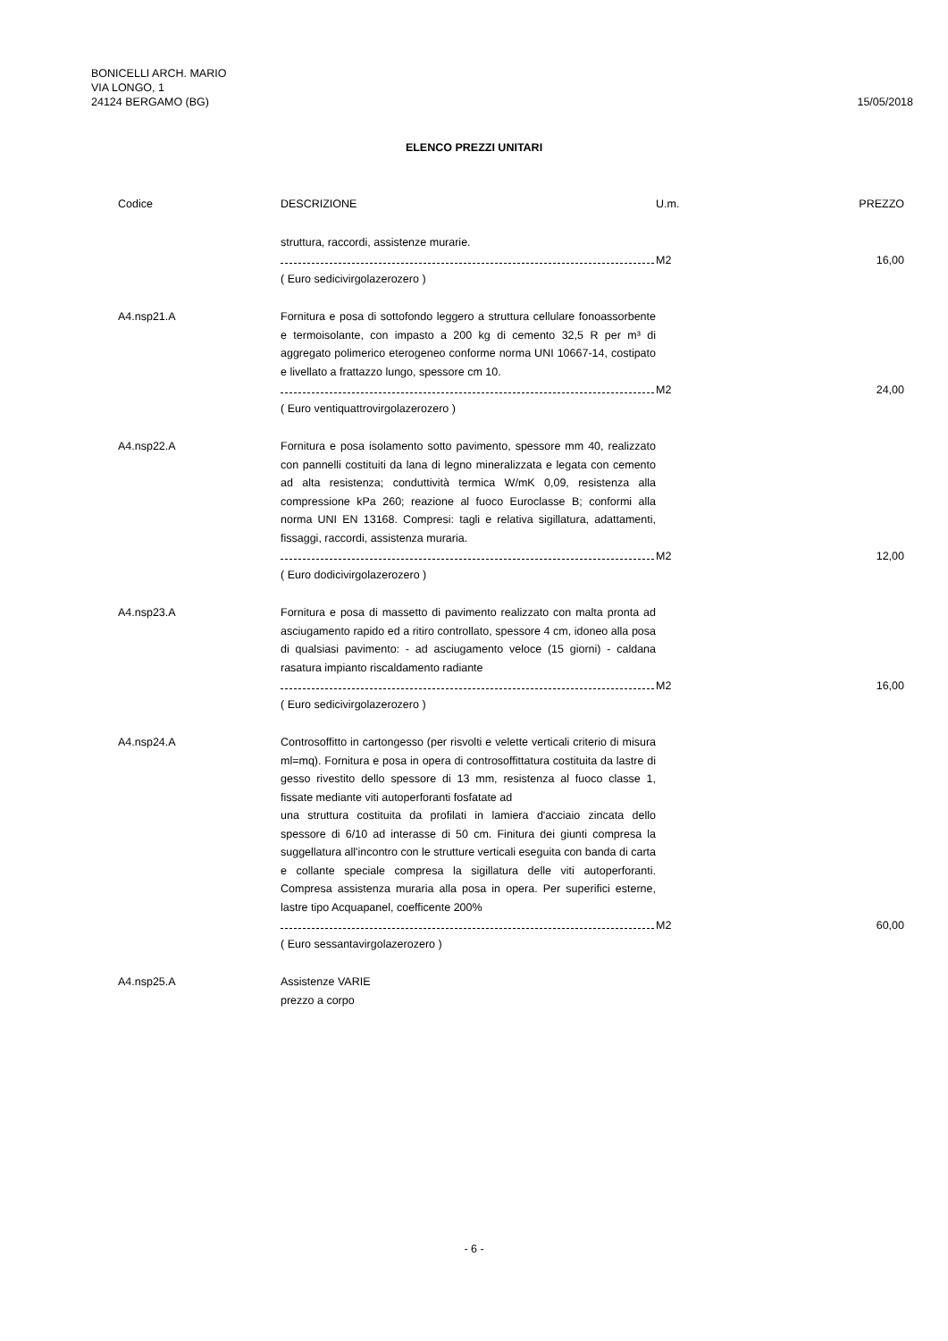BONICELLI ARCH. MARIO
VIA LONGO, 1
24124 BERGAMO (BG)
15/05/2018
ELENCO PREZZI UNITARI
| Codice | DESCRIZIONE | U.m. | PREZZO |
| --- | --- | --- | --- |
| | struttura, raccordi, assistenze murarie. | | |
| | | M2 | 16,00 |
| | ( Euro sedicivirgolazerozero ) | | |
| A4.nsp21.A | Fornitura e posa di sottofondo leggero a struttura cellulare fonoassorbente e termoisolante, con impasto a 200 kg di cemento 32,5 R per m³ di aggregato polimerico eterogeneo conforme norma UNI 10667-14, costipato e livellato a frattazzo lungo, spessore cm 10. | | |
| | | M2 | 24,00 |
| | ( Euro ventiquattrovirgolazerozero ) | | |
| A4.nsp22.A | Fornitura e posa isolamento sotto pavimento, spessore mm 40, realizzato con pannelli costituiti da lana di legno mineralizzata e legata con cemento ad alta resistenza; conduttività termica W/mK 0,09, resistenza alla compressione kPa 260; reazione al fuoco Euroclasse B; conformi alla norma UNI EN 13168. Compresi: tagli e relativa sigillatura, adattamenti, fissaggi, raccordi, assistenza muraria. | | |
| | | M2 | 12,00 |
| | ( Euro dodicivirgolazerozero ) | | |
| A4.nsp23.A | Fornitura e posa di massetto di pavimento realizzato con malta pronta ad asciugamento rapido ed a ritiro controllato, spessore 4 cm, idoneo alla posa di qualsiasi pavimento: - ad asciugamento veloce (15 giorni) - caldana rasatura impianto riscaldamento radiante | | |
| | | M2 | 16,00 |
| | ( Euro sedicivirgolazerozero ) | | |
| A4.nsp24.A | Controsoffitto in cartongesso (per risvolti e velette verticali criterio di misura ml=mq). Fornitura e posa in opera di controsoffittatura costituita da lastre di gesso rivestito dello spessore di 13 mm, resistenza al fuoco classe 1, fissate mediante viti autoperforanti fosfatate ad una struttura costituita da profilati in lamiera d'acciaio zincata dello spessore di 6/10 ad interasse di 50 cm. Finitura dei giunti compresa la suggellatura all'incontro con le strutture verticali eseguita con banda di carta e collante speciale compresa la sigillatura delle viti autoperforanti. Compresa assistenza muraria alla posa in opera. Per superifici esterne, lastre tipo Acquapanel, coefficente 200% | | |
| | | M2 | 60,00 |
| | ( Euro sessantavirgolazerozero ) | | |
| A4.nsp25.A | Assistenze VARIE prezzo a corpo | | |
- 6 -